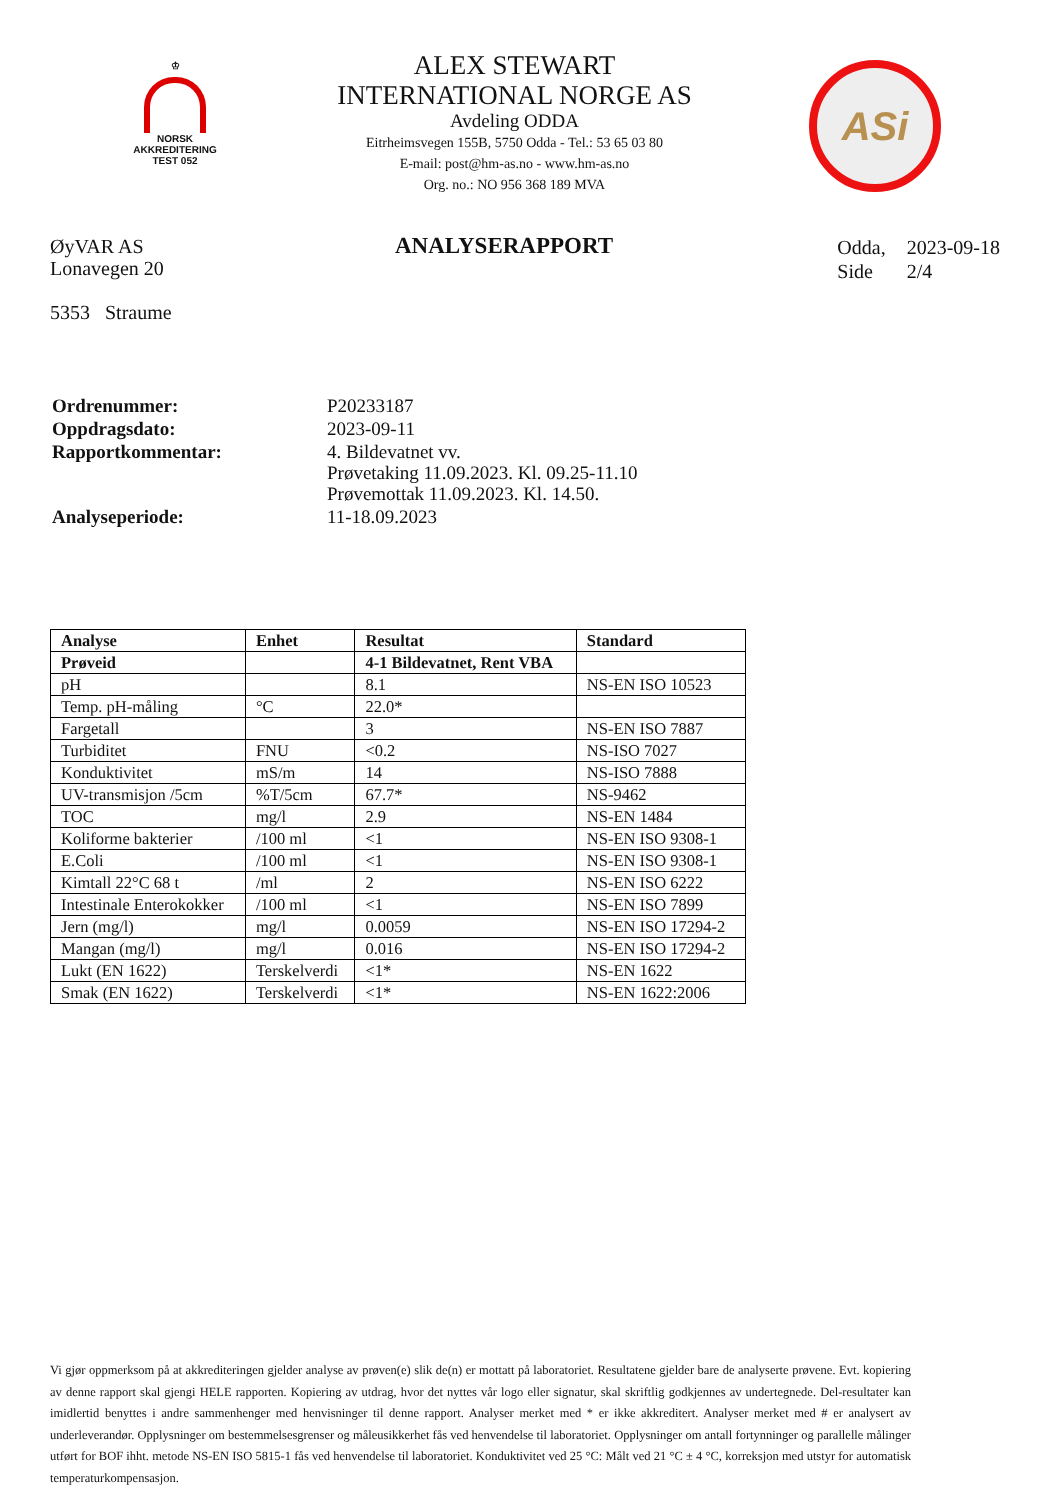♔
NORSK
AKKREDITERING
TEST 052
ALEX STEWART
INTERNATIONAL NORGE AS
Avdeling ODDA
Eitrheimsvegen 155B, 5750 Odda - Tel.: 53 65 03 80
E-mail: post@hm-as.no - www.hm-as.no
Org. no.: NO 956 368 189 MVA
ASi
ØyVAR AS
Lonavegen 20
5353 Straume
ANALYSERAPPORT
| Odda, | 2023-09-18 |
| Side | 2/4 |
| Ordrenummer: | P20233187 |
| Oppdragsdato: | 2023-09-11 |
| Rapportkommentar: | 4. Bildevatnet vv. Prøvetaking 11.09.2023. Kl. 09.25-11.10 Prøvemottak 11.09.2023. Kl. 14.50. |
| Analyseperiode: | 11-18.09.2023 |
| Analyse | Enhet | Resultat | Standard |
| --- | --- | --- | --- |
| Prøveid | | 4-1 Bildevatnet, Rent VBA | |
| pH | | 8.1 | NS-EN ISO 10523 |
| Temp. pH-måling | °C | 22.0* | |
| Fargetall | | 3 | NS-EN ISO 7887 |
| Turbiditet | FNU | <0.2 | NS-ISO 7027 |
| Konduktivitet | mS/m | 14 | NS-ISO 7888 |
| UV-transmisjon /5cm | %T/5cm | 67.7* | NS-9462 |
| TOC | mg/l | 2.9 | NS-EN 1484 |
| Koliforme bakterier | /100 ml | <1 | NS-EN ISO 9308-1 |
| E.Coli | /100 ml | <1 | NS-EN ISO 9308-1 |
| Kimtall 22°C 68 t | /ml | 2 | NS-EN ISO 6222 |
| Intestinale Enterokokker | /100 ml | <1 | NS-EN ISO 7899 |
| Jern (mg/l) | mg/l | 0.0059 | NS-EN ISO 17294-2 |
| Mangan (mg/l) | mg/l | 0.016 | NS-EN ISO 17294-2 |
| Lukt (EN 1622) | Terskelverdi | <1* | NS-EN 1622 |
| Smak (EN 1622) | Terskelverdi | <1* | NS-EN 1622:2006 |
Vi gjør oppmerksom på at akkrediteringen gjelder analyse av prøven(e) slik de(n) er mottatt på laboratoriet. Resultatene gjelder bare de analyserte prøvene. Evt. kopiering av denne rapport skal gjengi HELE rapporten. Kopiering av utdrag, hvor det nyttes vår logo eller signatur, skal skriftlig godkjennes av undertegnede. Del-resultater kan imidlertid benyttes i andre sammenhenger med henvisninger til denne rapport. Analyser merket med * er ikke akkreditert. Analyser merket med # er analysert av underleverandør. Opplysninger om bestemmelsesgrenser og måleusikkerhet fås ved henvendelse til laboratoriet. Opplysninger om antall fortynninger og parallelle målinger utført for BOF ihht. metode NS-EN ISO 5815-1 fås ved henvendelse til laboratoriet. Konduktivitet ved 25 °C: Målt ved 21 °C ± 4 °C, korreksjon med utstyr for automatisk temperaturkompensasjon.